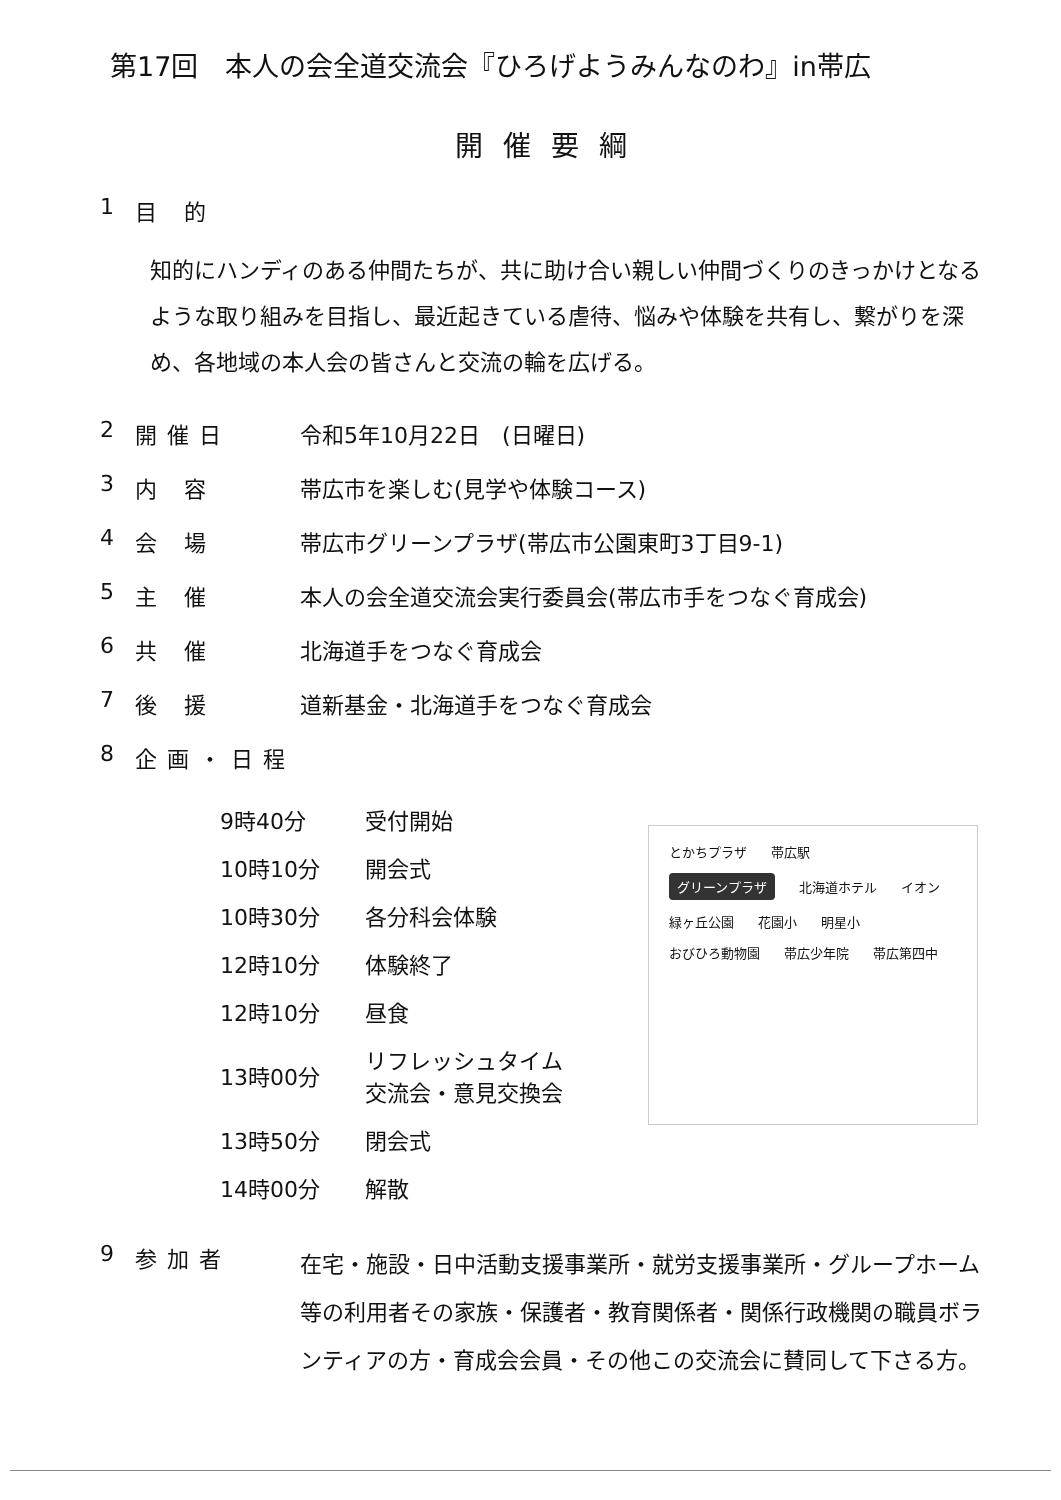第17回　本人の会全道交流会『ひろげようみんなのわ』in帯広
開催要綱
1 目 的
知的にハンディのある仲間たちが、共に助け合い親しい仲間づくりのきっかけとなるような取り組みを目指し、最近起きている虐待、悩みや体験を共有し、繋がりを深め、各地域の本人会の皆さんと交流の輪を広げる。
2 開催日 令和5年10月22日　(日曜日)
3 内 容 帯広市を楽しむ(見学や体験コース)
4 会 場 帯広市グリーンプラザ(帯広市公園東町3丁目9-1)
5 主 催 本人の会全道交流会実行委員会(帯広市手をつなぐ育成会)
6 共 催 北海道手をつなぐ育成会
7 後 援 道新基金・北海道手をつなぐ育成会
8 企画・日程
| 9時40分 | 受付開始 |
| 10時10分 | 開会式 |
| 10時30分 | 各分科会体験 |
| 12時10分 | 体験終了 |
| 12時10分 | 昼食 |
| 13時00分 | リフレッシュタイム 交流会・意見交換会 |
| 13時50分 | 閉会式 |
| 14時00分 | 解散 |
とかちプラザ 帯広駅
グリーンプラザ 北海道ホテル イオン
緑ヶ丘公園 花園小 明星小
おびひろ動物園 帯広少年院 帯広第四中
9 参加者
在宅・施設・日中活動支援事業所・就労支援事業所・グループホーム等の利用者その家族・保護者・教育関係者・関係行政機関の職員ボランティアの方・育成会会員・その他この交流会に賛同して下さる方。